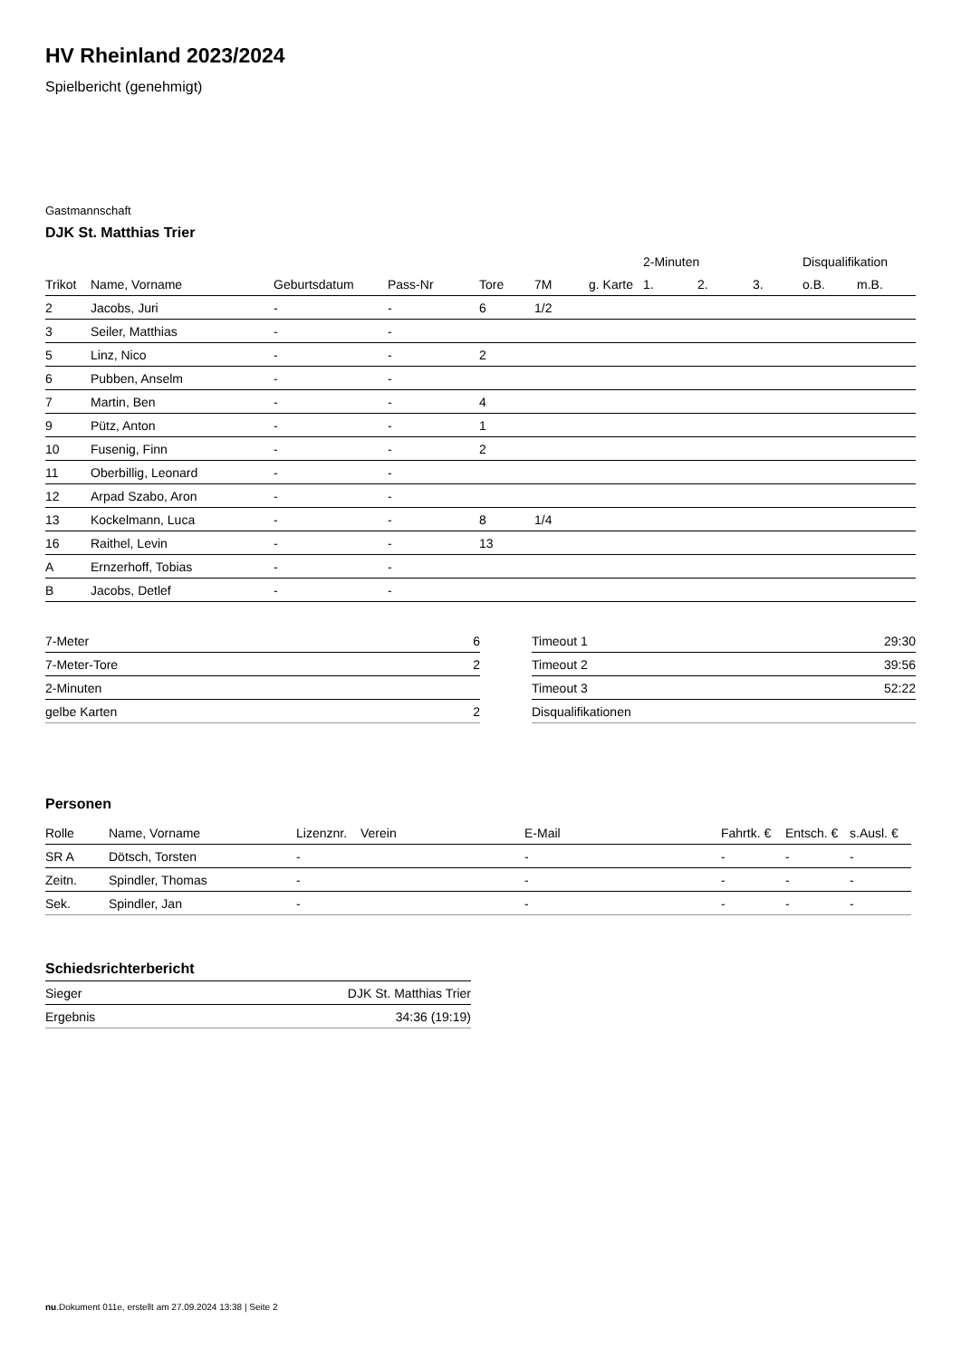HV Rheinland 2023/2024
Spielbericht (genehmigt)
Gastmannschaft
DJK St. Matthias Trier
| | | | | | | | 2-Minuten | | | Disqualifikation | |
| Trikot | Name, Vorname | Geburtsdatum | Pass-Nr | Tore | 7M | g. Karte | 1. | 2. | 3. | o.B. | m.B. |
| 2 | Jacobs, Juri | - | - | 6 | 1/2 | | | | | | |
| 3 | Seiler, Matthias | - | - | | | | | | | | |
| 5 | Linz, Nico | - | - | 2 | | | | | | | |
| 6 | Pubben, Anselm | - | - | | | | | | | | |
| 7 | Martin, Ben | - | - | 4 | | | | | | | |
| 9 | Pütz, Anton | - | - | 1 | | | | | | | |
| 10 | Fusenig, Finn | - | - | 2 | | | | | | | |
| 11 | Oberbillig, Leonard | - | - | | | | | | | | |
| 12 | Arpad Szabo, Aron | - | - | | | | | | | | |
| 13 | Kockelmann, Luca | - | - | 8 | 1/4 | | | | | | |
| 16 | Raithel, Levin | - | - | 13 | | | | | | | |
| A | Ernzerhoff, Tobias | - | - | | | | | | | | |
| B | Jacobs, Detlef | - | - | | | | | | | | |
| 7-Meter | 6 |
| 7-Meter-Tore | 2 |
| 2-Minuten | |
| gelbe Karten | 2 |
| Timeout 1 | 29:30 |
| Timeout 2 | 39:56 |
| Timeout 3 | 52:22 |
| Disqualifikationen | |
Personen
| Rolle | Name, Vorname | Lizenznr. | Verein | E-Mail | Fahrtk. € | Entsch. € | s.Ausl. € |
| --- | --- | --- | --- | --- | --- | --- | --- |
| SR A | Dötsch, Torsten | - | | - | - | - | - |
| Zeitn. | Spindler, Thomas | - | | - | - | - | - |
| Sek. | Spindler, Jan | - | | - | - | - | - |
Schiedsrichterbericht
| Sieger | DJK St. Matthias Trier |
| Ergebnis | 34:36 (19:19) |
nu.Dokument 011e, erstellt am 27.09.2024 13:38 | Seite 2